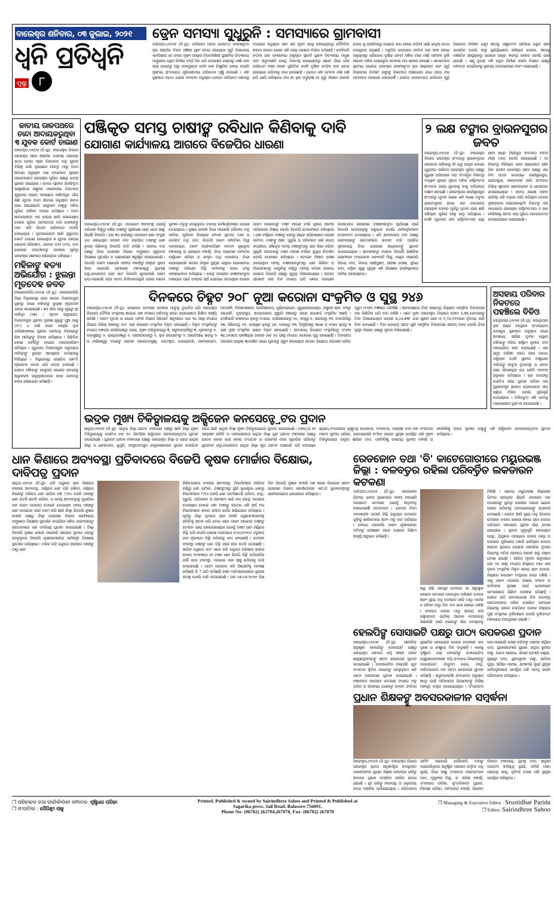ବାଲେଶ୍ୱର ଶନିବାର, ୦୩ ଜୁଲାଇ, ୨୦୨୧
ଧ୍ୱନି ପ୍ରତିଧ୍ୱନି
ପୃଷ୍ଠା ୮
ଡ୍ରେନ ସମସ୍ୟା ସୁଧୁରୁନି : ସମସ୍ୟାରେ ଗ୍ରାମବାସୀ
ବାରିପଦା,୦୨/୦୭ (ନି.ପ୍ର): ବାରିପଦା ସହର ଉପକଂଠ ଶ୍ୟାମାଖୁଂଟା ବ୍ଲକ ଅନ୍ତର୍ଗତ ଟିପଟ ଅଞ୍ଚିଆ ଗ୍ରାମ ଦେଇ ଯାଇଥିବା ପୂର୍ତ୍ତ ବିଭାଗୀୟ ଏମଡିଆର ୪୯ ନମ୍ବର ମୁଖ୍ୟ ରାସ୍ତାର ଟିପଟଅଞ୍ଚିଆ ପ୍ରାଥମିକ ବିଦ୍ୟାଳୟ ସମ୍ମୁଖରେ ଡ୍ରେନ ନିର୍ମାଣ ଦୀର୍ଘ ଦିନ ଧରି କରାଯାଉ ନଥିବାରୁ ବର୍ଷା ଜଳ ତଥା ଲୋକଙ୍କ ଘରୁ ବାହାରୁଥିବା ବର୍ଜ୍ୟ ଜଳ ନିଷ୍କାସିତ ହୋଇ ନପାରି ସ୍ଥାନୀୟ ଅଂଚଳରେ ପୁତିଗନ୍ଧମୟ ପରିବେଶ ସୃଷ୍ଟି ହୋଇଛି । ଏହି ଗ୍ରାମରେ ୧୪୦୦ ଲୋକ ବସବାସ କରୁଥିବା ବେଳେ ବାରିପଦା ସହରକୁ ସଂଯୋଗ କରୁଥିବା ଏହା ଏକ ମୁଖ୍ୟ ରାସ୍ତା ହୋଇଥିବାରୁ ଦୈନିନ୍ଦିନ ହଜାର ହଜାର ଲୋକ ଏହି ରାସ୍ତା ଉପରେ ନିର୍ଭର କରିଥାନ୍ତି । ସେହିପରି ନର୍ଦ୍ଦମା ଜଳ ଜମାହୋଇ ରହୁଥିବା ସ୍ଥାନଟି ଗ୍ରାମ୍ୟ ବିଦ୍ୟାଳୟ ସମ୍ମୁଖ ଏବଂ ଅଙ୍ଗନୱାଡି କେନ୍ଦ୍ର ନିକଟସ୍ଥ ହୋଇଥିବାରୁ ଛୋଟ ପିଲା ତଥା ଗର୍ଭବତୀ ମାଆ ମାନେ ପ୍ରତିଦିନ ସେହି ଦୂଷିତ ନର୍ଦ୍ଦମା ଜଳ ଦେଇ ଯାତାୟତ କରିବାକୁ ବାଧ ହେଉଛନ୍ତି । ତେବେ ଏହି ସମସ୍ୟା ବର୍ଷ ବର୍ଷ ଧରି ଲାଗି ରହିଥିଲେ ମଧ୍ୟ ନା ବ୍ଲକ କର୍ତ୍ତୃପକ୍ଷ ନା ପୂର୍ତ୍ତ ବିଭାଗ କାହାରି ନଜର କୁ ନଆସିବାରୁ ଲୋକେ ବାଧ ହୋଇ ନର୍ଦ୍ଦମା ପାଣି କାଦୁଅ ଦେଇ ଚଳପ୍ରଚଳ କରୁଛନ୍ତି । ସବୁଦିନ ସେଠାରେ ନର୍ଦ୍ଦମା ଜଳ ଜମା ହୋଇ ରହୁଥିବାରୁ ପରିବେଶ ଦୂଷିତ ହେବା ସହିତ ମଶା ମାଛି ସମସ୍ୟା ବୃଦ୍ଧି ପାଇବା ସହିତ ଲୋକଙ୍କର ଦେହପା ମଧ୍ୟ ଖରାପ ହେଉଛି । ଏବାବଦରେ ସ୍ଥାନୀୟ ଲୋକେ ବାରମ୍ବାର ଶ୍ୟାମାଖୁଂଟା ବ୍ଲକ ଅଧିକାରୀ ଏବଂ ପୂର୍ତ୍ତ ବିଭାଗୀୟ ନିର୍ବାହୀ ଯନ୍ତ୍ରୀଙ୍କ ନିକଟରେ ଅଭିଯୋଗ କଲା ପରେ ମଧ୍ୟ ସମସ୍ୟାର ସମାଧାନ ହେଉନାହିଁ । ତେବେ ଏବାବଦରେ ବାରିପଦା ପୂର୍ତ୍ତ ବିଭାଗର ନିର୍ବାହୀ ଯନ୍ତ୍ରୀ ଆଗକୁ ଏଷ୍ଟମେଂଟ ଆସିଲେ ଡ୍ରେନ କାମ କରାଯିବ ବୋଲି ତାଙ୍କ ପ୍ରତିକ୍ରିୟାରେ କହିଥିବା ବେଳେ, ଆଗକୁ ବର୍ଷାଦିନ ଆସୁଥିବାରୁ ଲୋକେ ଅଧିକ ହାନସ୍ତା ହେବେ ବୋଲି ଜଣା ଯାଇଛି । ଏଣୁ ତୁରନ୍ତ ଏହି ଡ୍ରେନ ନିର୍ମାଣ କାର୍ଯ୍ୟ ବିଭାଗ ପକ୍ଷରୁ ସମ୍ପାଦନ କରାଯିବାକୁ ସ୍ଥାନୀୟ ଜନସାଧାରଣ ଦାବୀ ଜଣାଉଛନ୍ତି ।
ଜାତୀୟ ରାଜପଥରେ ଚାନ୍ଦା ଆଦାୟକରୁଥିବା ୩ ଯୁବକ କୋର୍ଟ ଚାଲାଣ
ଜଳେଶ୍ୱର,୦୨/୦୭ (ନି.ପ୍ର): ବାଲେଶ୍ୱର ଜିଲାର ଜଳେଶ୍ୱର ଥାନା ଅନ୍ତର୍ଗତ ଜାତୀୟ ରାଜପଥ ୬୦ର ଟୋଲ ପ୍ଲାଜା ନିକଟରେ ବହୁ ଯୁବକ ବିଭିନ୍ନ ଗାଡି ଡ୍ରାଇଭର ମାନଙ୍କ ଠାରୁ ଚାନ୍ଦା ଆଦାୟ କରୁଥିବା ଗଣ ମାଧ୍ୟମରେ ପ୍ରକାଶ ପାଇବାପରେ ଜଳେଶ୍ୱର ପୁଲିସ୍ ପକ୍ଷରୁ ତଦ୍ଦନ୍ତ ପ୍ରକାଶ ପାଇଥିଲା । ଟୋଲ ପ୍ଲାଜାର ଅନତିଦୂର ଲକ୍ଷ୍ମଣନାଥ ଷ୍ଟେସନ ଗଳାପୋଲ ନିକଟରେ ଶୁକ୍ରବାର ଭୋର ସମୟରେ ନଛିମପୁର ଗାଁର କିଛି ଯୁବକ ଚାନ୍ଦା ଆଦାୟ କରୁଥିବା ଖବର ପାଇ ଆଇଆଇସି ପଶୁରାମ ସାହୁଙ୍କ ସହିତ ପୁଲିସ୍ ବାହିନୀ ଚଡାଉ କରିଥିଲା । ଚାନ୍ଦା ଆଦାୟକାରୀ ଏକ ବାଇକ୍ ଛାଡି ପଳାଇଥିବା ବେଳେ ପୁଲିସ୍ ପଚାଉଚରା କରି ସେମାନଙ୍କୁ ଠାବ କରି ଗିରଫ କରିବାରେ ସଫଳ ହୋଇଥିଲା । ସୂଚନାଯୋଗ୍ୟ ଆଜି ଶୁକ୍ରବାର କୋର୍ଟ ଚାଲାଣ ହୋଇଥିବା ୩ ଯୁବକ ହେଲେ ରାଜେଶ ଗିରି(୩୨), ରାଜୀବ ଦାସ (୨୨), ନନ୍ଦ ଗୋପାଳ ରାଜ(୩୨)ଙ୍କ ନାମରେ ପୂର୍ବରୁ ଜଳେଶ୍ୱର ଥାନାରେ ଅଭିଯୋଗ ରହିଥିଲା ।
ମହିଳାଙ୍କୁ ହତ୍ୟା ଅଭିଯୋଗ : ଝୁଲନ୍ତା ମୃତଦେହ ଜବତ
ମାଲକାନଗିରି,୦୨/୦୭ (ନି.ପ୍ର): ମାଲକାନଗିରି ଜିଲ୍ଲା ଚିତ୍ରକୋଣ୍ଡା ଥାନା ଅଧୀନ ଦିଶାରୀଗୁଡ଼ା ଗ୍ରାମରୁ ଜଣେ ମହିଳାଙ୍କ ଝୁଲନ୍ତା ମୃତଦେହ ଜବତ କରାଯାଇଛି । ସେ ଗାଁର ରାଜୁ ଖୁଲ୍ଲଙ୍କ ସ୍ତ୍ରୀ ସାବିତ୍ରୀ (୨୫) । ସୂଚନା ଅନୁଯାୟୀ, ଦିଶାରୀଗୁଡ଼ା ଗ୍ରାମର ସୁବାଷ ଖୁଲ୍ଲଙ୍କ ପୁଅ ରାଜୁ (୨୮) ୪ ବର୍ଷ ତଳେ ମାଥିଲି ବ୍ଲକ ବାରିଆବାହାଲ ଗ୍ରାମର ରାମଚନ୍ଦ୍ର ବିଶୋଇଙ୍କ ଝିଅ ସାବିତ୍ରୀଙ୍କୁ ବିବାହ କରିଥିଲେ । କିଛିଦିନ ହେଲା ଦମ୍ପତିଙ୍କ ମଧ୍ୟରେ ମନୋମାଳିନ୍ୟ ଘଟିଥିଲା । ଗୁରୁବାର ଦିଶାରୀଗୁଡ଼ା ଜଙ୍ଗଲରେ ସାବିତ୍ରୀଙ୍କୁ ଝୁଲନ୍ତା ଅବସ୍ଥାରେ ଦେଖିବାକୁ ମିଳିଥିଲା । ଚିତ୍ରକୋଣ୍ଡା ପୋଲିସ ପହଂଚି ମୃତଦେହ ଜବତ କରି ତଦନ୍ତ ଚଳାଇଛି । ତେବେ ମହିଳାଙ୍କ ଶାଶୁଘର ଲୋକେ ଘଟଣାକୁ ଆତ୍ମହତ୍ୟା କହୁଥିବାବେଳେ ବାପା ରାମଚନ୍ଦ୍ର ହତ୍ୟା ଅଭିଯୋଗ କରିଛନ୍ତି ।
ପଞ୍ଜିକୃତ ସମସ୍ତ ଚାଷୀଙ୍କ ରବିଧାନ କିଣିବାକୁ ଦାବି
ଯୋଗାଣ କାର୍ଯ୍ୟାଳୟ ଆଗରେ ବିଜେପିର ଧାରଣା
ବାଲେଶ୍ୱର,୦୨/୦୭ (ନି.ପ୍ର): ସରକାରୀ ଅବ୍ୟବସ୍ଥା ଯୋଗୁଁ ରବିଧାନ ବିକ୍ରିରୁ ବଞ୍ଚିତ ଚାଷୀଙ୍କ ସ୍ୱାର୍ଥରକ୍ଷା ପାଇଁ ଏବେ ଅଣ୍ଟା ଭିଡ଼ିଛି ବିଜେପି । ଗତ ୩୦ ତାରିଖରୁ ସରକାରୀ ଧାନ ସଂଗ୍ରହ ବନ୍ଦ ହୋଇଥିବା ବେଳେ ବାଦ ପଡ଼ିଥିବା ଚାଷୀଙ୍କ ଧାନ ତୁରନ୍ତ କିଣିବାକୁ ବିଜେପି ଦାବି କରିଛି । ଏନେଇ ଦଳ ପକ୍ଷରୁ ଜିଲା ଯୋଗାଣ ବିଭାଗ ସମ୍ମୁଖରେ ଶୁକ୍ରବାର ବିକ୍ଷୋଭ ପ୍ରଦର୍ଶନ ଓ ଗଣଧାରଣା ଅନୁଷ୍ଠିତ ହୋଇଯାଇଛି । ବିଜେପି ରାଜ୍ୟ ସଭାପତି ସମୀର ମହାନ୍ତିଙ୍କ ଆହ୍ୱାନ କ୍ରମେ ଜିଲା ସଭାପତି ଉମାକାନ୍ତ ମହାପାତ୍ରଙ୍କ ପ୍ରତ୍ୟକ୍ଷ ତତ୍ତ୍ୱାବଧାନରେ ତଥା ଏବଂ ବିଜେପି ଯୁବମୋର୍ଚ୍ଚା ରାଜ୍ୟ ଉପ-ସଭାପତି ତଥା ସଦର ନିର୍ବାଚନମଣ୍ଡଳି ନେତା ମାନସ କୁମାର ଦତ୍ତଙ୍କ ନେତୃତ୍ୱରେ ଦଳୀୟ କର୍ମକର୍ତ୍ତାମାନେ ଧାରଣା ଦେଇଥିଲେ । କୃଷକ ମୋର୍ଚ୍ଚା ଜିଲା ସଭାପତି କୈଳାସ ଚନ୍ଦ୍ର ବାରିକ, ପୂର୍ବତନ ବିଧାୟକ ଜୀବନ ପ୍ରଦୀପ ଦାଶ ଓ ଗୋବିନ୍ଦ ଚନ୍ଦ୍ର ଦାସ, ବିଜେପି ରାଜ୍ୟ ସମ୍ପାଦିକା ସିପ୍ରା ବାଜପେୟୀ, ରାଜ୍ୟ କାର୍ଯ୍ୟକାରିଣୀ ସଦସ୍ୟ ଶୁଭଙ୍କର ମହାପାତ୍ର ଓ ଶୋଭନା ମହାନ୍ତି, ଜିଲା ସାଧାରଣ ସମ୍ପାଦକ ପର୍ଶୁରାମ ପରିଡ଼ା ଓ ଈଶ୍ୱର ଚନ୍ଦ୍ର ବେହେରା, ଜିଲା ଉପସଭାପତି କମଳା ବିଶ୍ୱାଳ ପ୍ରମୁଖ ଏଥିରେ ଯୋଗଦେଇ ଚାଷୀଙ୍କ ରବିଧାନ ବିକ୍ରି ସମସ୍ୟାକୁ ନେଇ ତୀବ୍ର ସମାଲୋଚନା କରିଥିଲେ । କେନ୍ଦ୍ର ସରକାର ଚାଷୀମାନଙ୍କର ସହାୟତା ପାଇଁ ବ୍ୟାପକ ଅର୍ଥ ଯୋଗାଇ ଦେଉଥିବା ବେଳେ ରାଜ୍ୟ ସରକାରଙ୍କ ଚାଷୀ ମାରଣ ନୀତି ଗ୍ରହଣ ଅତ୍ୟନ୍ତ ପରିତାପର ବିଷୟ ବୋଲି ବିଜେପି ନେତାମାନେ କହିଥିଲେ । ଧାନ ମଣ୍ଡିରେ ଚାଷୀଙ୍କ ଧାନରୁ ଅଧିକ ପରିମାଣରେ ଉଡ଼ାଣ କାଟିବା, ଚାଷୀଙ୍କୁ ଅଖା, ସୁତୁଲି ଓ ପରିବହନ ଖର୍ଚ୍ଚ ହଡ଼ପ କରାଯିବା, ପଞ୍ଜିକୃତ ସମସ୍ତ ଚାଷୀଙ୍କଠାରୁ ଧାନ କିଣା ନଯିବା ପ୍ରଭୃତି ସରକାରଙ୍କ ଚାଷୀ ମାରଣ ନୀତିର ପ୍ରକୃତ ନିଦର୍ଶନ ବୋଲି ସେମାନେ କହିଥିଲେ । ଟୋକନ ମିଆଦ ଶେଷ ହୋଇଥିବା ସମସ୍ତ ଚାଷୀମାନଙ୍କଠାରୁ ଧାନ କିଣିବା ଓ ମିଲରମାନଙ୍କ ରାଜୁତିକୁ ମଣ୍ଡିରୁ ସମାପ୍ତ କରିବା ଉପରେ ଉପରେ ବିଜେପି ପକ୍ଷରୁ ଗୁରୁତ୍ୱ ଦିଆଯାଇଥିଲା । ତେବେ ଆଗାମୀ ସାତ ଦିନ ମଧ୍ୟରେ ଯଦି ଏହାର ସମାଧାନ କରାନଯାଏ ତାହେଲେ ଚାଷୀମାନଙ୍କର ସ୍ୱାର୍ଥରକ୍ଷା ପାଇଁ ବିଜେପି ରାଜରାସ୍ତାକୁ ଓହ୍ଲାଇବ ବୋଲି କର୍ମକର୍ତ୍ତାମାନେ ଚେତାବନୀ ଦେଇଥିଲେ । ଏହି ଅବସରରେ ଦଳ ପକ୍ଷରୁ ରାଜ୍ୟପାଳଙ୍କ ଉଦ୍ଦେଶ୍ୟରେ ୫ଦଫା ଦାବି ସମ୍ବଳିତ ସ୍ମାରକପତ୍ର ଜିଲା ଯୋଗାଣ ଅଧିକାରୀଙ୍କୁ ପ୍ରଦାନ କରାଯାଇଥିଲା । ଅନ୍ୟମାନଙ୍କ ମଧ୍ୟରେ ବିଜେପି ଆଞ୍ଚଳିକ ଗଣମାଧ୍ୟମ ସଂଯୋଜକ ସବ୍ୟସାଚି ମିଶ୍ର, ମଣ୍ଡଳ ସଭାପତି ବିଜୟ ଦାସ, ବିଜୟ ପାଣିଗ୍ରାହୀ, ଆଶିଷ ଘୋଷ, ଶ୍ରୀୟା ଦାସ, ସସ୍ମିତା ଶୁକ୍ଳା ପ୍ରମୁଖ ଏହି ବିକ୍ଷୋଭ କାର୍ଯ୍ୟକ୍ରମରେ ସାମିଲ ହୋଇଥିଲେ ।
୨ ଲକ୍ଷ ଟଙ୍କାର ବ୍ରାଉନସୁଗର ଜବତ
ଜଳେଶ୍ୱର,୦୨/୦୭ (ନି.ପ୍ର): ବାଲେଶ୍ୱର ଜିଲାର ଜଳେଶ୍ୱର ଅଂଚଳରୁ ବ୍ରାଉନସୁଗର କାରବାର କମିବାକୁ ନାଁ ଧରୁ ନଥିବା ବେଳେ ଗୁରୁବାର ରାତିରେ ଜଳେଶ୍ୱର ପୁଲିସ୍ ପକ୍ଷରୁ ପୁରୁଣା ଓଡିରୋଡ ସଡ୍ ସଂରକ୍ଷିତ ନିକଟରୁ ୨୦ଗ୍ରାମ ବ୍ରାଉନ ସୁଗର ସହିତ ପଶ୍ଚିମବଂଗ ଅଂଚଳର ଜଣେ ଯୁବକକୁ କାବୁ କରିବାରେ ସକ୍ଷମ ହୋଇଛି । ଜଳେଶ୍ୱରର ଝାଉଁଖୁରପୁର ଅଂଚଳରୁ ଯୁବକ ଜଣକ ଏହି ୨ଲକ୍ଷ ଟଙ୍କାର ବ୍ରାଉନସୁଗର ନେଇ ଏକ ବାଇକ୍‌ରେ ଯାଉଥିବା ବେଳେ ପୂର୍ବରୁ ସୂଚନା ପାଇ ଛପି ରହିଥିବା ପୁଲିସ୍ ତାକୁ କାବୁ କରିଥିଲେ । ସେହି ଯୁବକର ଘର ପଶ୍ଚିମବଂଗର ଏଗ୍ରା ଥାନା ଅଧିନ ମିର୍ଜାପୁର ଅଂଚଳର ମଦନ ମାନ୍ନା (୨୪) ବୋଲି ଜଣାଯାଇଛି । ତା ନିକଟରୁ ମିଳିଥିବା ତଥ୍ୟ ଆଧାରରେ ଆଜି ଦିନ ତମାମ ଜଳେଶ୍ୱର ଥାନା ପକ୍ଷରୁ ଏକ ଟିମ୍ ଗଠନ କରାଯାଇ ଝାଉଁଖୁରପୁର, ପଥରପୁରା, ଶାସନବାର୍ଡ ଆଦି ଅଂଚଳର ବିଭିନ୍ନ ସ୍ଥାନରେ ଖାନତଲାସୀ ଓ ଧରପଗଡ କରାଯାଇଥିଲା । ଖବର ଲେଖା ହେବା ପର୍ଯ୍ୟନ୍ତ ଏହି ଚଢ଼ାଉ ଜାରି କରିଥିବା ବେଳେ ନୂଆବଜାର ଲେଭେଲକ୍ରସିଂ ନିକଟରୁ ଏକ ବାଇକ୍‌ରେ ଯାଉଥିବା ପଶ୍ଚିମବଂଗର ୨ ଜଣ ମାଫିଆକୁ ଅଟକ ରଖି ପୁଲିସ୍ ପଚାରଉଚରା କରାଯାଉଥିବା ଜଣାଯାଇଛି ।
ଦିନକରେ ଚିହ୍ନଟ ୨୦୮ ନୂଆ କରୋନା ସଂକ୍ରମିତ ଓ ସୁସ୍ଥ ୨୪୬
ବାଲେଶ୍ୱର,୦୨/୦୭ (ନି.ପ୍ର): ତାଲାବନ୍ଦ କଟକଣା କୋହଳ ସାଙ୍ଗକୁ ଦୁଇଦିନ ଧରି ବାଲେଶ୍ୱର ଜିଲାରେ ଦୈନିକ ସଂକ୍ରମଣ ଅଢ଼େଇ ଶହ ମଧ୍ୟରେ ରହିବାକୁ ନେଇ ସାଧାରଣରେ କିଛିଟା ଆଶ୍ୱସ୍ତି ଆସିଛି । ରାଜ୍ୟ ସୂଚନା ଓ ଲୋକ ସମ୍ପର୍କ ବିଭାଗ ରିପୋର୍ଟ ଅନୁସାରେ ଗତ ୨୪ ଘଣ୍ଟା ମଧ୍ୟରେ ଜିଲାର ବିଭିନ୍ନ ଅଞ୍ଚଳରୁ ୨୦୮ ଜଣ କରୋନା ସଂକ୍ରମିତ ଚିହ୍ନଟ ହୋଇଛନ୍ତି । ଚିହ୍ନଟ ସଂକ୍ରମିତଙ୍କ ମଧ୍ୟରେ ସହରର ମୋତିଗଞ୍ଜରୁ ୪ଜଣ, ମୁଖ୍ୟ ଚକିତ୍ସାଳୟରୁ ୩, ଅଙ୍ଗାରଗଡ଼ିଆରୁ ୩, ସୁନହଟରୁ ୨, ବଡ଼ଖୁଆରୁ ୨, ଭାସ୍କରଗଞ୍ଜରୁ ୨, ରାଣୀପାଟଣାରୁ ୨, ବ୍ଲକ କଲୋନୀରୁ ୨, ଆଇଟିଆଇ ଛକରୁ ୨ ଓ ମାଣିଖପୁରୁ ୨ଜଣଙ୍କ ସମେତ ସହଦେବଖୁଣ୍ଟା, ବଟେଶ୍ୱର, ଗୋପାଳଗାଁ, ହେମକାପଦା, ମଠସାହି, ମିର୍ଜାପୋଖରୀ, ନେଳିଆବାଗ, ପୁଲିସଲାଇନ, ପୁରୁଣାବାଲେଶ୍ୱର, ଷ୍ଟେସନ ଛକ, ବ୍ୟାଙ୍କ କଲୋନି, ସୁବଳପୁର, ଅରଡ଼ବଜାର ପ୍ରଭୃତି ଅଞ୍ଚଳରୁ ଜଣେ ଲେଖାଏଁ ସଂକ୍ରମିତ ଅଛନ୍ତି । ସେହିଭଳି ବାହାନଗା ବ୍ଲକରୁ ୧୦ଜଣ, ବାଲିଆପାଳରୁ ୨୦, ବସ୍ତାରୁ ୬, ଖଇରାରୁ ୨୭, ନୀଳଗିରିରୁ ୨୩, ଔପଦାରୁ ୧୯, ରେମୁଣା ବ୍ଲକରୁ ୪୬, ସରଉରୁ ୧୩, ସିମୁଳିଆରୁ ୩ଜଣ ଓ ସୋର ବ୍ଲକରୁ ୩ ଜଣ ନୂଆ ସଂକ୍ରମିତ ଭାବେ ଚିହ୍ନଟ ହୋଇଛନ୍ତି । ଅଦ୍ୟାବଧି ଜିଲାରେ ସଂକ୍ରମିତଙ୍କ ସଂଖ୍ୟା ୩୪,୦୨୬ରେ ପହଞ୍ଚିଥିବା ବେଳେ ଗତ ୨୪ ଘଣ୍ଟା ମଧ୍ୟରେ ୨୪୬ଜଣ ସୁସ୍ଥ ହୋଇଛନ୍ତି । ଦିନକରେ କରୋନା ଆକ୍ରାନ୍ତ ୩୪ବର୍ଷର ଜଣେ ଯୁବକଙ୍କ ମୃତ୍ୟୁ ହୋଇଥିବା ବେଳେ ଜିଲାରେ କରୋନା ଜନିତ ମୃତ୍ୟୁ ସଂଖ୍ୟା ୧୩୩ରେ ପହଞ୍ଚିଛି । ଅନ୍ୟପକ୍ଷରେ ଟିକା ଅଭାବରୁ ଜିଲ୍ଲାରେ ସାମୂହିକ ଟିକାକରଣ ଗତ କିଛିଦିନ ଧରି ବନ୍ଦ ରହିଛି । ଏବେ ସୁଦ୍ଧା ବାଲେଶ୍ୱର ଜିଲାରେ ମୋଟ ୬,୩୧,୪୪୯ଜଣଙ୍କୁ ଟିକା ଦିଆଯାଇଥିବା ବେଳେ ୫,୦୬,୫୩୮ ଜଣ ପ୍ରଥମ ପାନ ଓ ୧,୨୪,୯୧୧ଜଣ ଦ୍ୱିତୀୟ ପାନ ଟିକା ନେଇଛନ୍ତି । ଟିକା ଉପଲବ୍ଧ ପରେ ପୁଣି ସାମୂହିକ ଟିକାକରଣ ଆରମ୍ଭ ହେବ ବୋଲି ଜିଲା ସ୍ୱାସ୍ଥ୍ୟ ବିଭାଗ ପକ୍ଷରୁ ସୂଚନା ଦିଆଯାଇଛି ।
ଅସହାୟ ପରିବାର ନିକଟରେ ପହଞ୍ଚିଲେ ବିଡିଓ
କେନ୍ଦ୍ରାପଡ଼ା,୦୨/୦୭ (ନି.ପ୍ର): କେନ୍ଦ୍ରାପଡା ବ୍ଲକ ଅଧିନ ଚକ୍ରୋଡା ପଂଚାୟତର ତରାପୁର ଗ୍ରାମରେ ରହୁଥିବା ଜଣେ ଅସହାୟ, ଆର୍ଥିକ ଦୁର୍ବଳ ଶ୍ରେଣୀ ମହିଳାଙ୍କୁ ବିଡିଓ ଅଶ୍ୱିନୀ କୁମାର ଦାସ ସହାୟତାର ହାତ ବଢ଼ାଇଛନ୍ତି । ଏକ ଭଙ୍ଗା ଚାଳିଆ ଘରେ ପାଲ ପକାଇ ରହୁଥିବା ସେହି ଗ୍ରାମର ମଞ୍ଜୁଲତା ବାରିକଙ୍କୁ ତାଙ୍କର ଦୁରବସ୍ଥା ର ଖବର ପାଇ ଘଟଣାସ୍ଥଳ ରେ ପହଁଚି ସମସ୍ୟା ଅନୁଧ୍ୟାନ କରିଥିଲେ । ବ୍ଲକ ତରଫରୁ ଗୋଟିଏ ପାଲ ପ୍ରଦାନ କରିବା ସହ ପ୍ରଧାନମନ୍ତ୍ରୀ ଆବାସ ଯୋଜନାରେ ଘର ଖଣ୍ଡିଏ ମିଳିବ ବୋଲି ପ୍ରତିଶୃତି ଦେଇଥିଲେ । ବିଡିଓଙ୍କର ଏହି କାମକୁ ସାଧାରଣରେ ପ୍ରଶଂସା କରାଯାଇଛି ।
ଭଦ୍ରକ ମୁଖ୍ୟ ଚିକିତ୍ସାଳୟକୁ ଅକ୍ସିଜେନ କନସେନ୍ଟ୍ରେଟର ପ୍ରଦାନ
ଭଦ୍ରକ,୦୨/୦୭ (ନି.ପ୍ର): ଭଦ୍ରକ ଜିଲ୍ଲା ଯାଦବ ମହାସଭା ପକ୍ଷରୁ ଆଜି ଜିଲ୍ଲା ମୁଖ୍ୟ ଚିକିତ୍ସାଳୟକୁ ଗୋଟିଏ ବଡ ୧୦ ଲିଟରିଆ ଅକ୍ସିଜେନ କନସେନ୍‌ଟ୍ରେଟର ପ୍ରଦାନ କରାଯାଇଛି । ପ୍ରଥମେ ଯାଦବ ମହାସଭା ପକ୍ଷରୁ ବାଲେଶ୍ୱର ଜିଲ୍ଲା ଓ ପରେ ଭଦ୍ରକ ଜିଲ୍ଲା ର ଧାମନଗର, ଧୁସୁରି, ବାସୁଦେବପୁର ଡାକ୍ତରଖାନାରେ ପ୍ରଦାନ କରାଯିବା ପରେ ଆଜି ଭଦ୍ରକ ଜିଲ୍ଲା ମୁଖ୍ୟ ଚିକିତ୍ସାଳୟରେ ପ୍ରଦାନ କରାଯାଇଛି । ହୋପ୍,ଓ ମା ସନ୍ତୋଷୀ କମିଟି ର ସହଯୋଗରେ ଭଦ୍ରକ ଜିଲ୍ଲା ଯୁବ ଯାଦବ ମହାସଭା ପକ୍ଷରୁ ଯାଦବ ନେତା ତଥା ହୋପ ସଂଗଠନ ର ପରାମର୍ଶ ଦାତା ଶୁଭଜିତ ପରିଡାଙ୍କ ପ୍ରତ୍ୟେକ ତତ୍ତ୍ୱାବଧାନରେ ଭଦ୍ରକ ଜିଲ୍ଲା ଯୁବ ଯାଦବ ସଭାପତି ରବି ନାରାୟଣ ଖିଲାର,ସଂଯୋଜକ କୃଷ୍ଣଚନ୍ଦ୍ର ବେହେରା, ସଂପାଦକ, ସନ୍ତୋଷ ଦାସ ସହ ସଂପାଦକ ମାନସ କୁମାର ପରିଡା, ଉପସଭାପତି ସଂଜିବ ନାୟକ ପ୍ରମୁଖ ଉପସ୍ଥିତ ରହି ମୁଖ୍ୟ ଚିକିତ୍ସାଳୟର ଡାକ୍ତର ଷାଲିନ ଦାସ, ଫାର୍ମାସିଷ୍ଟ ବୀରେନ୍ଦ୍ର କୁମାର ମହାନ୍ତି ଓ ଫାର୍ମାଶିଷ୍ଟ ରଜତ କୁମାର ସାହୁଙ୍କୁ ଏହି ଅକ୍ସିଜେନ କନସେନ୍‌ଟ୍ରେଟର ପ୍ରଦାନ କରିଥିଲେ ।
ଧାନ କିଣାରେ ଅବ୍ୟବସ୍ଥା ପ୍ରତିବାଦରେ ବିଜେପି କୃଷକ ମୋର୍ଚ୍ଚାର ବିକ୍ଷୋଭ, ଦାବିପତ୍ର ପ୍ରଦାନ
ଭଦ୍ରକ,୦୨/୦୭ (ନି.ପ୍ର): ରବି ଋତୁରେ ଧାନ କିଣାରେ ବ୍ୟାପକ ଅବ୍ୟବସ୍ଥା, ମଣ୍ଡିରେ ଧାନ ପଡି ରହିବା, ମଣ୍ଡିରେ ମିଲର୍ସଙ୍କ ମର୍ଜିରେ ଧାନ ଉଠିବା ସହ ୮/୧୦ କେଜି ଚାଷୀଙ୍କ ଧାନ କଟନି ଛଟନି କରିବା, ଏ ସମସ୍ତ ଅବ୍ୟବସ୍ଥାକୁ ସୁଧାରିବା ସହ ରାଜ୍ୟ ସରକାର ଟୋକନ ଦେଇଥିବା ସମସ୍ତ ଚାଷୀଙ୍କ ଧାନ ଉଠାଇବା ପାଇଁ ଦାବୀ କରି ଆଜି ଜିଲ୍ଲା ବିଜେପି କୃଷକ ମୋର୍ଚ୍ଚା ପକ୍ଷରୁ ଜିଲ୍ଲା ଯୋଗାଣ ବିଭାଗ କାର୍ଯ୍ୟାଳୟ ସମ୍ମୁଖରେ ବିକ୍ଷୋଭ ପ୍ରଦର୍ଶନ କରାଯିବା ସହିତ ରାଜ୍ୟପାଳଙ୍କ ଉଦ୍ଦେଶ୍ୟରେ ଏକ ଦାବିପତ୍ର ପ୍ରଦାନ କରାଯାଇଛି । ଜିଲ୍ଲା ବିଜେପି କୃଷକ ମୋର୍ଚ୍ଚା ସଭାପତି ଅଶୋକ କୁମାର ରାଜଙ୍କ ନେତୃତ୍ୱରେ ବିଜେପି କୃଷକମୋର୍ଚ୍ଚାର କର୍ମକର୍ତ୍ତା ବିକ୍ଷୋଭ ପ୍ରଦର୍ଶନ କରିଥିଲେ । ଚଳିତ ରବି ଋତୁରେ ଓଡ଼ିଶାର ଚାଷୀଙ୍କ ଠାରୁ ଧାନ
କିଣିବାକାରେ ବ୍ୟାପକ ଅବ୍ୟବସ୍ଥା, ମିଲର୍ସମାନେ ମର୍ଜିରେ ମଣ୍ଡିରୁ ଧାନ ଉଠିବା, ଚାଷୀଙ୍କଠାରୁ ପ୍ରତି କୁଇଣ୍ଟାଲ ଧାନରୁ ମିଲର୍ସମାନେ ୮/୧୦ କେଜି ଧାନ କଟନିଛଟନି କରିବା, ବସ୍ତା, ସୁତୁଲି, ପରିବହନ ଓ ଅନ୍ୟାନ୍ୟ ଖର୍ଚ୍ଚ ମଧ୍ୟ କେନ୍ଦ୍ର ସରକାର ଦେଉଥିବା ବେଳେ ଏହା ଚାଷୀଙ୍କୁ ନଦେଇ ଏହି ଅର୍ଥ ମଧ୍ୟ ମିଲର୍ସମାନେ ହଡପ କରିବା ନେଇ ଅଭିଯୋଗ କରିଥିଲେ । ପୂର୍ବରୁ ଜିଲ୍ଲା ସ୍ତରରେ ଥିବା ପ୍ୟାଡି ପ୍ରୋକ୍ୟୋରମେଣ୍ଟ କମିଟିକୁ ଅଚଳ କରି ଦେଇ ଏବେ ରାଜ୍ୟ ସରକାର ଚାଷୀଙ୍କ ଟୋକନ ଲାପ୍ସ ହୋଇଯାଉଥିବା ଯୋଗୁଁ ଚାଷୀ ଧାନ ମଣ୍ଡିରେ ବିକ୍ରି କରି ନପାରି ଖୋଲା ବଜାରରେ ୧୦୦୦/୧୨୦୦ ଟଙ୍କାରେ କମ୍ ମୂଲ୍ୟରେ ବିକ୍ରି କରିବାକୁ ବାଧ୍ୟ ହେଉଛନ୍ତି । ଟୋକନ ବ୍ୟବସ୍ଥା ଚାଷୀଙ୍କ ଧାନ ବିକ୍ରି ପାଇଁ ହାତ ଟେକି ଦେଉଛନ୍ତି । ଖରିଫ ଋତୁରେ ଏବଂ ଏବେ ରବି ଋତୁରେ ଓଡିଶାର ହଜାର ହଜାର ସଂଖ୍ୟାରେ ନା ଚାଷୀ ଧାନ କିପରି ବିକ୍ରି କରିପାରିବ ନାହିଁ ତାର ବ୍ୟବସ୍ଥା, ସରକାର ଏହା ସ୍ପଷ୍ଟ କରିବାକୁ ଦାବି କରାଯାଇଛି । ରାଜ୍ୟ ସରକାର ଏହି ରିପୋର୍ଟକୁ ସମୀକ୍ଷା କରିଛନ୍ତି କି ? ଯଦି କରିଛନ୍ତି ତାହା ସର୍ବସାଧାରଣରେ ପ୍ରକାଶ କରନ୍ତୁ ବୋଲି ଦାବି କରାଯାଇଛି । ଗତ ୦୫-୦୬-୨୦୨୧ ରିଖ ଦିନ ବିଜେପି କୃଷକ ମୋର୍ଚ୍ଚା ସହ ୫ଜଣ ବିଧାୟକ ଖାଦ୍ୟ ଯୋଗାଣ ବିଭାଗ କର୍ପୋରେସନ୍ ଏମ୍.ଡି ଭୁବନେଶ୍ୱରଙ୍କ କାର୍ଯ୍ୟାଳୟରେ ଧାରଣାରେ ବସିଥିଲେ ।
ରେଡଜୋନ ତଥା 'ବି' କାଟେଗୋରୀରେ ମୟୁରଭଞ୍ଜ ଜିଲ୍ଲା : ବଳବତ୍ତର ରହିଲା ପରିବର୍ତ୍ତିତ ଲକଡାଉନ କଟକଣା
ବାରିପଦା,୦୨/୦୭ (ନି.ପ୍ର): କରୋନାର ଦ୍ୱିତୀୟ ଲହର ପ୍ରଭାବରେ ୨ମାସ ହେଲାଣି ସରକାରୀ କଟକଣା ଯୋଗୁଁ ଅସ୍ତବ୍ୟସ୍ତ ହୋଇପଡ଼ିଛି ଜନଜୀବନ । କେବଳ ନିତ୍ୟ ବ୍ୟବହାର୍ଯ୍ୟ ପଦାର୍ଥ ବିକ୍ରି କରୁଥିବା ଦୋକାନ ଗୁଡିକୁ ଛାଡିଦେଲେ ଅନ୍ୟ ସବୁ ବନ୍ଦ ପଡିଥିଲା । ହେଲେ ଗତକାଲି ରାଜ୍ୟ ମୁଖ୍ୟଶାସନ ସଚିବଙ୍କ ଘୋଷଣା ପରେ ଲୋକେ କିଛିଟା ଆଶ୍ୱସ୍ତି ଅନୁଭବ କରିଛନ୍ତି ।
ଅଚ୍ଛ କିଛି ସାମଗ୍ରୀ ଦୋକାନ ବା ଅନୁଷ୍ଠାନ ଉପରେ କଟକଣା ବଳବତ୍ତର ରହିଥିବା ବେଳେ ଅନ୍ୟ ପ୍ରାୟ ସବୁ ଦୋକାନ ଆଜି ଠାରୁ ସକାଳ ୬ ଘଟିକା ଠାରୁ ଦିନ ୨ଟା ଯାଏ ଖୋଲା ରହିଛି । ଫଳରେ କପଡା ଠାରୁ ଆରମ୍ଭ କରି ଷ୍ଟେସନାରୀ ପର୍ଯ୍ୟନ୍ତ ଅନେକ ଦୋକାନରୁ କିଣାକିଣି ପାଇଁ ଲୋକଙ୍କ ଭିଡ ଦେଖିବାକୁ ମିଳିଛି । ଏନେଇ ମୟୁରଭଞ୍ଜ ଜିଲ୍ଲାପାଳ ବିନୀତ ଭରଦ୍ୱାଜ ଭିଡ଼ିଓ ଏଡାଇବା ସହ ସରକାରଙ୍କ ପ୍ରଦତ୍ତ କୋଭିଡ ଗାଇଡ ଲାଇନ ପାଳନ କରିବାକୁ ଜନସାଧାରଣଙ୍କୁ ପରାମର୍ଶ ଦେଇଛନ୍ତି । ତେବେ ଆଜି ପ୍ରାୟ ସବୁ କିସମର ଦୋକାନ ବଜାର ଖୋଲା ହୋଇ ଥିବା ବେଳେ ବାରିପଦା ସହରରେ ପ୍ରବଳ ଭିଡ ଦେଖା ଯାଇଥିଲା । ପ୍ରବଳ ଗୁଳୁଗୁଳି ହୋଇଥିବା ସତ୍ତ୍ୱେ ଦ୍ୱିପ୍ରହର ସମୟରେ ବଜାର ରାସ୍ତା ଓ ଦୋକାନ ଗୁଡିକରେ ଗହଳି ଲାଗିଥିବା ବେଳେ ଅନେକ ସ୍ଥଳରେ ଲୋକେ ସାମାଜିକ ଦୂରତା ନିୟମକୁ ସଠିକ ଭାବରେ ପାଳନ କରୁ ନଥିବା ଦେଖା ଯାଇଛି । ଆଜିର ସୂଚନା ଅନୁସାରେ ଗତ ୨୪ ଘଣ୍ଟା ମଧ୍ୟରେ ଜିଲ୍ଲାରେ ୧୫୪ ଜଣ ନୂତନ ସଂକ୍ରମିତ ଚିହ୍ନଟ ହୋଇ ଥିବା ବେଳେ, ଜିଲ୍ଲାରେ କରୋନା ସଂକ୍ରମଣ ଜାରୀ ରହିଛି । ଏଣୁ ରାଜ୍ୟ ସରକାର ଉଭୟ ଜୀବନ ଓ ଜୀବିକାର ସୁରକ୍ଷା ପାଇଁ ଲକଡାଉନ କଟକଣାରେ କିଛିଟା କୋହଳ କରିଛନ୍ତି । ତେବେ ଯଦି ଜନସାଧାରଣ ନିଜ ତରଫରୁ ସଚେତନତାର ସହିତ କୋଭିଡ କଟକଣା ନିୟମକୁ ପାଳନ ନକରିବେ ତେବେ ଜିଲ୍ଲାରେ ପୁଣି ସଂକ୍ରମଣ ବୃଦ୍ଧିପାଇବ ବୋଲି ବୁଦ୍ଧିଜୀବୀ ମହଲରେ ମତପ୍ରକାଶ ପାଉଛି ।
ହେଲପିଙ୍ଗ ସୋସାଇଟି ପକ୍ଷରୁ ପାଠ୍ୟ ଉପକରଣ ପ୍ରଦାନ
ବାଲେଶ୍ୱର,୦୨/୦୭ (ନି.ପ୍ର): ସାମାଜିକ ଅନୁଷ୍ଠାନ ହେଲପିଙ୍ଗ ସୋସାଇଟି ପକ୍ଷରୁ ବାଲେଶ୍ୱର ସହରର ବସ୍ତି ଅଞ୍ଚଳ ଗରିବ ଛାତ୍ରଛାତ୍ରୀମାନଙ୍କୁ ପାଠ୍ୟ ଉପକରଣ ପ୍ରଦାନ କରାଯାଇଛି । ସୋସାଇଟିର ସଭାପତି ଯୁବ ସଂଗଠକ ହ୍ରିଟିକ ନାୟକଙ୍କ ନେତୃତ୍ୱରେ ଏହି ପାଠ୍ୟ ଉପକରଣ ପ୍ରଦାନ କରାଯାଇଛି । ମହାମାରୀ କରୋନା କଟକଣା ମଧ୍ୟରେ ବହୁ ଗରିବ ଓ ଅସହାୟ ଲୋକଙ୍କ ଜୀବନ ଜୀବିକା ପ୍ରଭାବିତ ହୋଇଥିବା ବେଳେ ସେମାନେ ବଡ ଦୁଃଖ ଓ କଷ୍ଟରେ ଦିନ କାଟୁଛନ୍ତି । ଏହାକୁ ଦୃଷ୍ଟିରେ ରଖି ହେଲପିଙ୍ଗ ସୋସାଇଟିର ସ୍ୱେଚ୍ଛାସେବୀମାନେ ବସ୍ତି ଅଂଚଳର ପିଲାମାନଙ୍କୁ ଚକୋଲେଟ, ବିସ୍କୁଟମ କେକ୍, ମାସ୍କ, ସାନିଟାଇଜର ସହ ପାଠ୍ୟ ଉପକରଣ ପ୍ରଦାନ କରିଛନ୍ତି । ଅଙ୍ଗାରଗଡ଼ିଆ ଅଂଚଳରେ ରହୁଥିବା ୩୦ରୁ ଊର୍ଦ୍ଧ୍ୱ ପରିବାରର ପିଲାମାନଙ୍କୁ ବିଭିନ୍ନ ସାମଗ୍ରୀ ବଣ୍ଟନ କରାଯାଇଥିଲା । ସଂଗଠନର ଉପ-ସଭାପତି ଶେଖ ନଜିମଙ୍କ ସମେତ ଅମ୍ରିତା ଚାନ୍ଦ, ପ୍ରକାଶଜ୍ୟୋତି ପ୍ରଧାନ, ଅରୂପ କୁମାର ସାହୁ, ରଜତ ଘଡେଇ, କିରଣ ଜ୍ୟୋତି ମଣ୍ଡଳ, ଶୁଭଶ୍ରୀ ଦାସ, ଶ୍ରଦ୍ଧାସୁମନ ସାହୁ, ଯାସିକା ଗୁପ୍ତା, ଅର୍ପିତା ସାମଲ, ମୋନାଲି ସ୍ୱାଇଁ ପ୍ରମୁଖ କର୍ମକର୍ତ୍ତାମାନେ ଉପସ୍ଥିତ ରହି ସମସ୍ତ କାର୍ଯ୍ୟ ପରିଚାଳନା କରିଥିଲେ ।
ପ୍ରଧାନ ଶିକ୍ଷକଙ୍କୁ ଅବସରକାଳୀନ ସମ୍ବର୍ଦ୍ଧନା
ଜଳେଶ୍ୱର,୦୨/୦୭ (ନି.ପ୍ର): ବାଲେଶ୍ୱର ଜିଲାର ଜଳେଶ୍ୱର ବ୍ଲକର ଆରୁହାସ୍ଥିତ ହରପ୍ରସାଦ ଏକାଡେମୀର ପ୍ରଧାନ ଶିକ୍ଷକ ପୀତାମ୍ବର ପତିଙ୍କ ଅବସର ଗ୍ରହଣ ସମ୍ବର୍ଦ୍ଧନା ପାଳିତ ହୋଇ ଯାଇଛି । ଶ୍ରୀ ପତିଙ୍କୁ ମାନପତ୍ର ଓ ଉତ୍ତରୀୟ ଦେଇ ସମ୍ବର୍ଦ୍ଧିତ କରାଯାଇଥିଲା । ପରିଚାଳନା କମିଟି ସଭାପତି ଗୌରହରି ଦାସଙ୍କ ସଭାପତିତ୍ୱରେ ଅନୁଷ୍ଠିତ ସଭାରେ କାର୍ତ୍ତିକ ଚନ୍ଦ୍ର ଭୂୟାଁ, ଜିଲା ଓଷ୍ଟା ସଂପାଦକ ମନୋରଂଜନ ଦାସ, ସୁକୁମାର ମିଶ୍ର, ଡ. ଅଜିତ୍ ମହାନ୍ତି, ବଂଶୀଧର ବାରିକ, କୁଂଜବିହାରୀ ପ୍ରଧାନ, ମିନାକ୍ଷୀ ପରିଡା, ସଚିଦାନନ୍ଦ ମହାନ୍ତି, ବିନୋଦ ବିହାରୀ ମହାପାତ୍ର, ପ୍ରସନ୍ନ ଦାସ, ଆରୁହା ସରପଂଚ ହରିଶ୍ଚନ୍ଦ୍ର ଭୂୟାଁ, ସମିତି ସଭ୍ୟ ରାଜେନ୍ଦ୍ର ପାତ୍ର, ନୃସିଂହ ଚରଣ ପତି ପ୍ରମୁଖ ଉପସ୍ଥିତ ରହିଥିଲେ ।
❐ ପରିଚାଳକ ତଥା କାର୍ଯ୍ୟନିର୍ବାହୀ ସମ୍ପାଦକ: ସୃଷ୍ଟିଧର ପରିଡ଼ା
❐ ସଂପାଦିକା : ସୈରିନ୍ଧ୍ରୀ ସାହୁ
Printed, Published & owned by Sairindhree Sahoo and Printed & Published at
Sagarika press, Jail Road, Balasore-756001,
Phone No- (06782) 263704,267078, Fax- (06782) 267078
❐ Managing & Executive Editor : Srustidhar Parida
❐ Editor: Sairindhree Sahoo